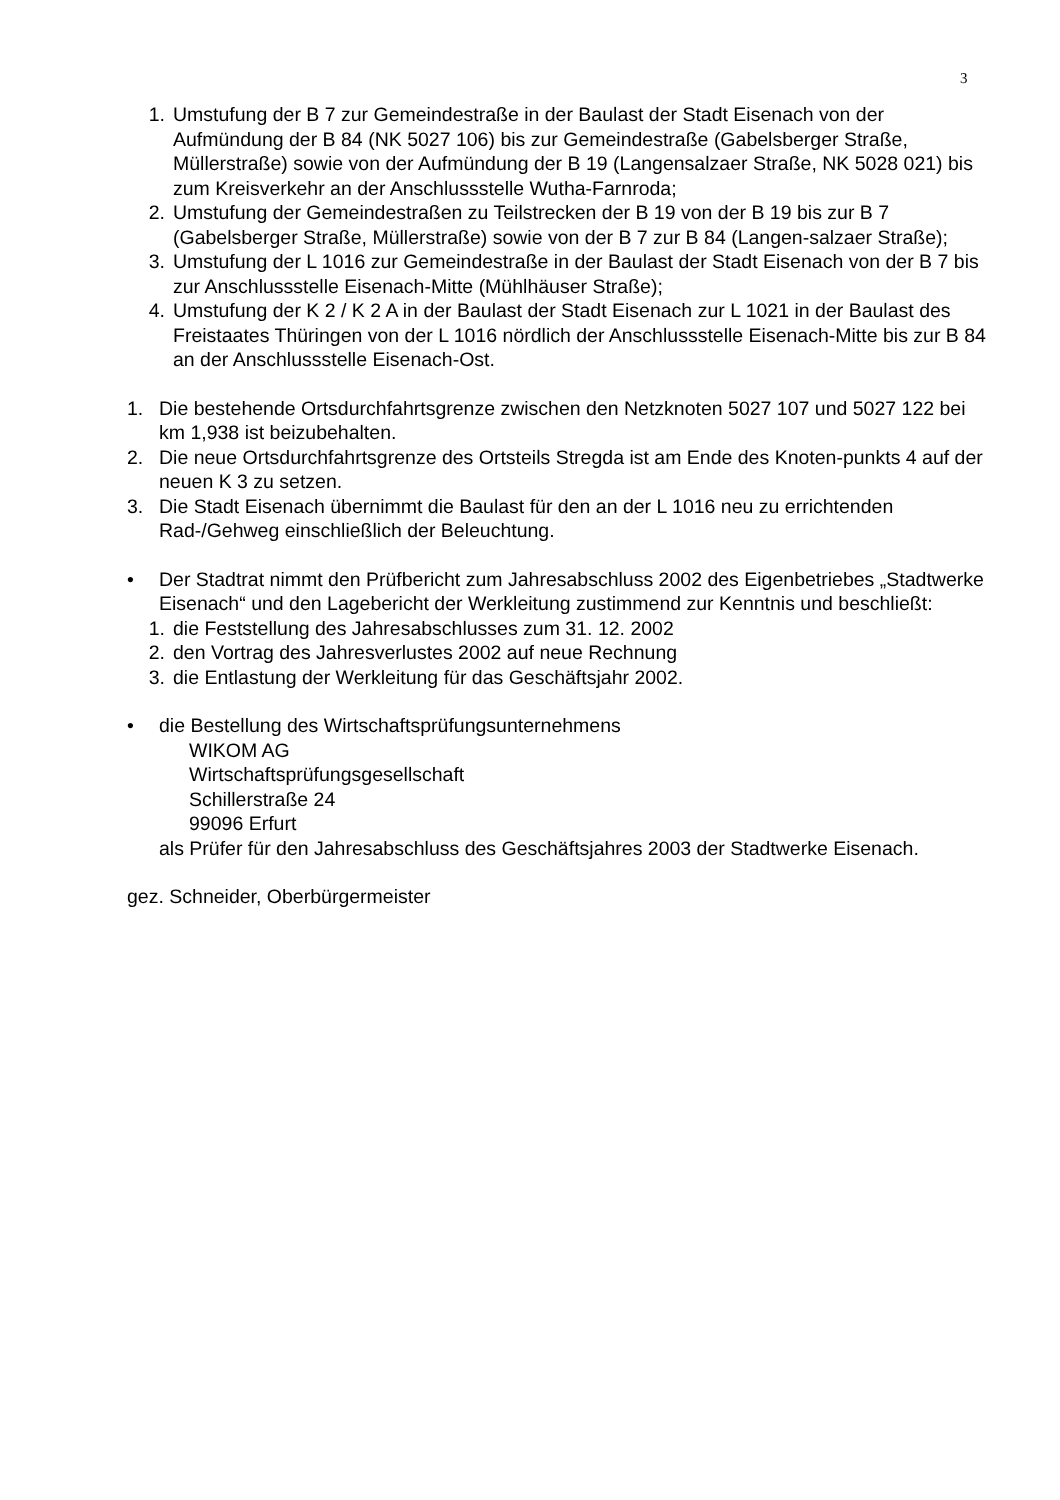3
1. Umstufung der B 7 zur Gemeindestraße in der Baulast der Stadt Eisenach von der Aufmündung der B 84 (NK 5027 106) bis zur Gemeindestraße (Gabelsberger Straße, Müllerstraße) sowie von der Aufmündung der B 19 (Langensalzaer Straße, NK 5028 021) bis zum Kreisverkehr an der Anschlussstelle Wutha-Farnroda;
2. Umstufung der Gemeindestraßen zu Teilstrecken der B 19 von der B 19 bis zur B 7 (Gabelsberger Straße, Müllerstraße) sowie von der B 7 zur B 84 (Langen-salzaer Straße);
3. Umstufung der L 1016 zur Gemeindestraße in der Baulast der Stadt Eisenach von der B 7 bis zur Anschlussstelle Eisenach-Mitte (Mühlhäuser Straße);
4. Umstufung der K 2 / K 2 A in der Baulast der Stadt Eisenach zur L 1021 in der Baulast des Freistaates Thüringen von der L 1016 nördlich der Anschlussstelle Eisenach-Mitte bis zur B 84 an der Anschlussstelle Eisenach-Ost.
1. Die bestehende Ortsdurchfahrtsgrenze zwischen den Netzknoten 5027 107 und 5027 122 bei km 1,938 ist beizubehalten.
2. Die neue Ortsdurchfahrtsgrenze des Ortsteils Stregda ist am Ende des Knoten-punkts 4 auf der neuen K 3 zu setzen.
3. Die Stadt Eisenach übernimmt die Baulast für den an der L 1016 neu zu errichtenden Rad-/Gehweg einschließlich der Beleuchtung.
• Der Stadtrat nimmt den Prüfbericht zum Jahresabschluss 2002 des Eigenbetriebes „Stadtwerke Eisenach“ und den Lagebericht der Werkleitung zustimmend zur Kenntnis und beschließt:
1. die Feststellung des Jahresabschlusses zum 31. 12. 2002
2. den Vortrag des Jahresverlustes 2002 auf neue Rechnung
3. die Entlastung der Werkleitung für das Geschäftsjahr 2002.
• die Bestellung des Wirtschaftsprüfungsunternehmens
WIKOM AG
Wirtschaftsprüfungsgesellschaft
Schillerstraße 24
99096 Erfurt
als Prüfer für den Jahresabschluss des Geschäftsjahres 2003 der Stadtwerke Eisenach.
gez. Schneider, Oberbürgermeister